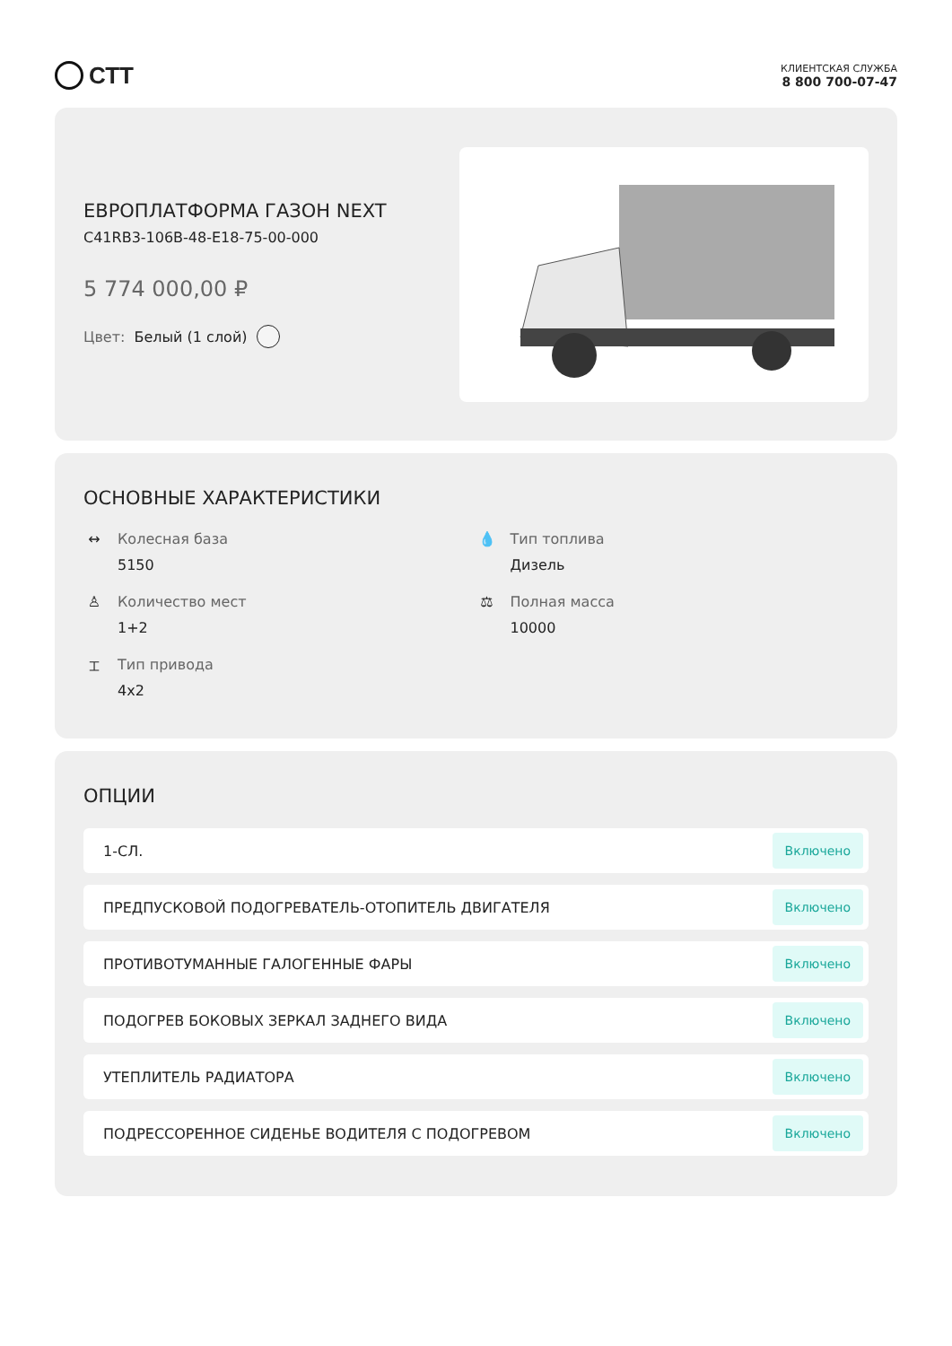СТТ
КЛИЕНТСКАЯ СЛУЖБА
8 800 700-07-47
ЕВРОПЛАТФОРМА ГАЗОН NEXT
C41RB3-106B-48-E18-75-00-000
5 774 000,00 ₽
Цвет: Белый (1 слой)
ОСНОВНЫЕ ХАРАКТЕРИСТИКИ
↔ Колесная база
5150
💧 Тип топлива
Дизель
♙ Количество мест
1+2
⚖ Полная масса
10000
⌶ Тип привода
4x2
ОПЦИИ
1-СЛ. Включено
ПРЕДПУСКОВОЙ ПОДОГРЕВАТЕЛЬ-ОТОПИТЕЛЬ ДВИГАТЕЛЯ Включено
ПРОТИВОТУМАННЫЕ ГАЛОГЕННЫЕ ФАРЫ Включено
ПОДОГРЕВ БОКОВЫХ ЗЕРКАЛ ЗАДНЕГО ВИДА Включено
УТЕПЛИТЕЛЬ РАДИАТОРА Включено
ПОДРЕССОРЕННОЕ СИДЕНЬЕ ВОДИТЕЛЯ С ПОДОГРЕВОМ Включено